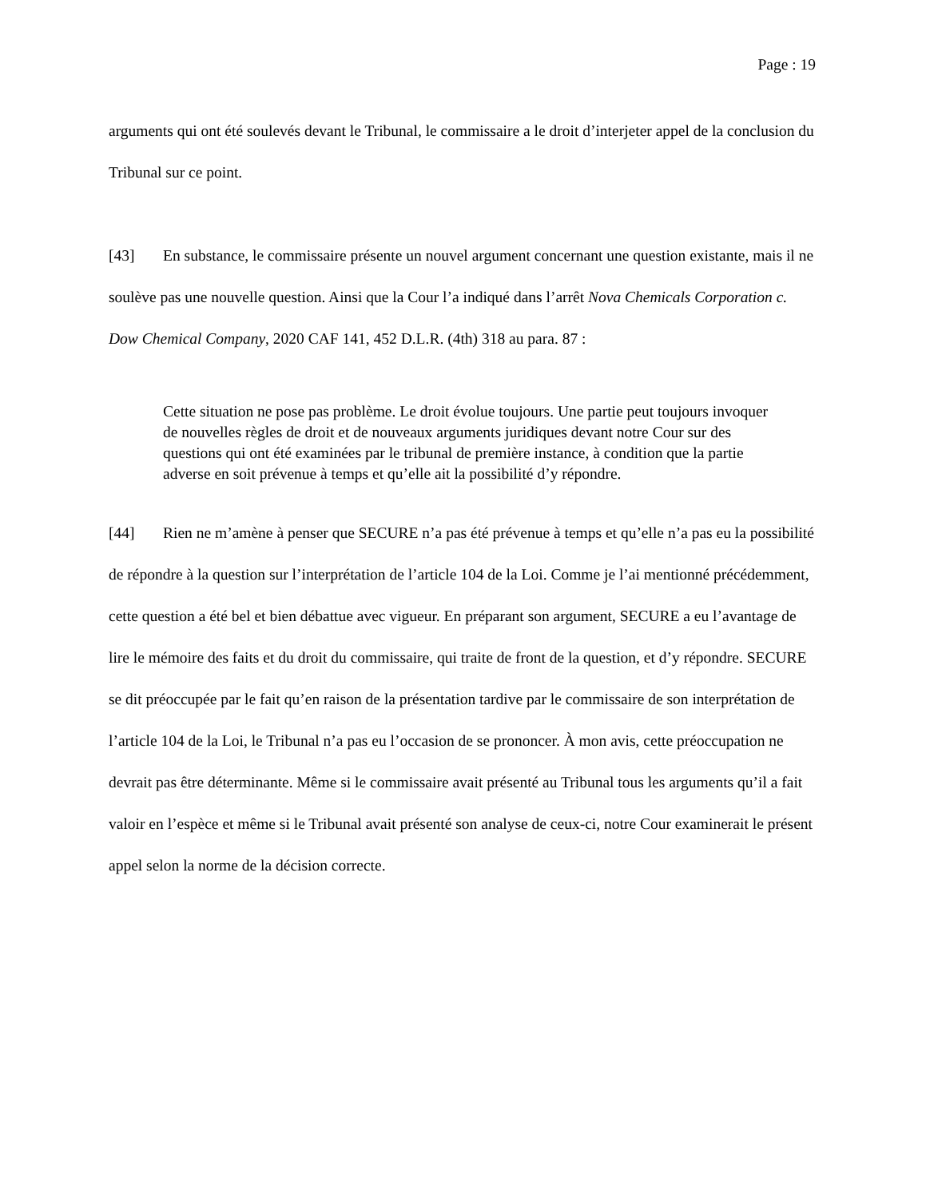Page : 19
arguments qui ont été soulevés devant le Tribunal, le commissaire a le droit d’interjeter appel de la conclusion du Tribunal sur ce point.
[43] En substance, le commissaire présente un nouvel argument concernant une question existante, mais il ne soulève pas une nouvelle question. Ainsi que la Cour l’a indiqué dans l’arrêt Nova Chemicals Corporation c. Dow Chemical Company, 2020 CAF 141, 452 D.L.R. (4th) 318 au para. 87 :
Cette situation ne pose pas problème. Le droit évolue toujours. Une partie peut toujours invoquer de nouvelles règles de droit et de nouveaux arguments juridiques devant notre Cour sur des questions qui ont été examinées par le tribunal de première instance, à condition que la partie adverse en soit prévenue à temps et qu’elle ait la possibilité d’y répondre.
[44] Rien ne m’amène à penser que SECURE n’a pas été prévenue à temps et qu’elle n’a pas eu la possibilité de répondre à la question sur l’interprétation de l’article 104 de la Loi. Comme je l’ai mentionné précédemment, cette question a été bel et bien débattue avec vigueur. En préparant son argument, SECURE a eu l’avantage de lire le mémoire des faits et du droit du commissaire, qui traite de front de la question, et d’y répondre. SECURE se dit préoccupée par le fait qu’en raison de la présentation tardive par le commissaire de son interprétation de l’article 104 de la Loi, le Tribunal n’a pas eu l’occasion de se prononcer. À mon avis, cette préoccupation ne devrait pas être déterminante. Même si le commissaire avait présenté au Tribunal tous les arguments qu’il a fait valoir en l’espèce et même si le Tribunal avait présenté son analyse de ceux-ci, notre Cour examinerait le présent appel selon la norme de la décision correcte.